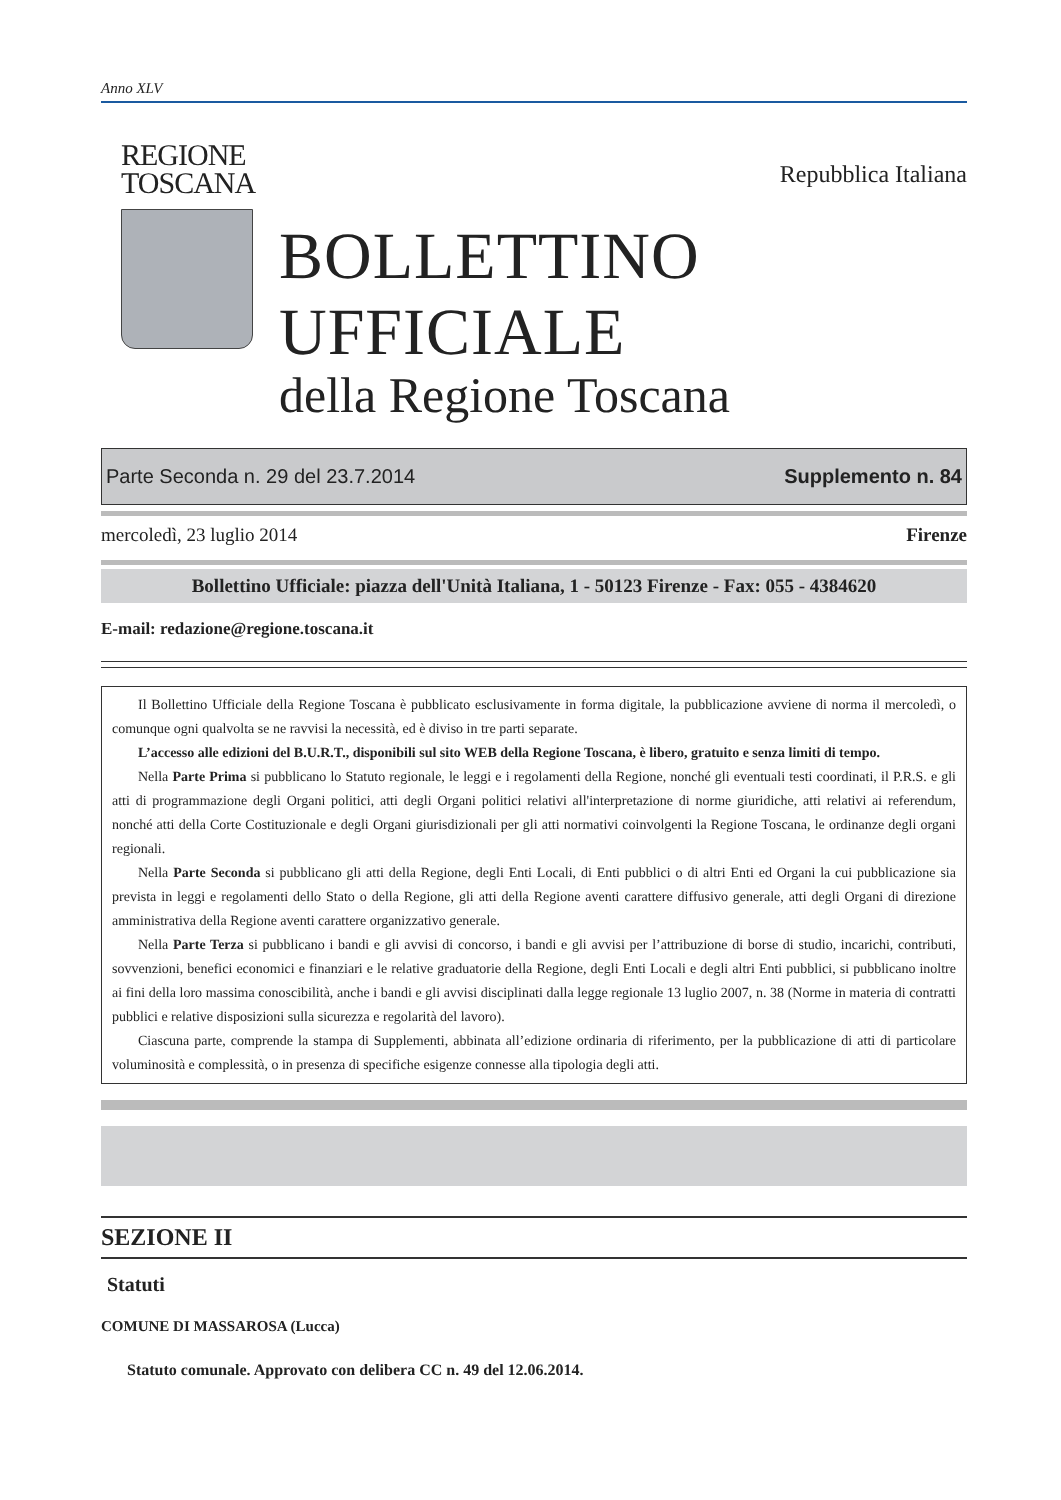Anno XLV
REGIONE
TOSCANA
Repubblica Italiana
BOLLETTINO UFFICIALE
della Regione Toscana
Parte Seconda n. 29 del 23.7.2014 Supplemento n. 84
mercoledì, 23 luglio 2014 Firenze
Bollettino Ufficiale: piazza dell'Unità Italiana, 1 - 50123 Firenze - Fax: 055 - 4384620
E-mail: redazione@regione.toscana.it
Il Bollettino Ufficiale della Regione Toscana è pubblicato esclusivamente in forma digitale, la pubblicazione avviene di norma il mercoledì, o comunque ogni qualvolta se ne ravvisi la necessità, ed è diviso in tre parti separate.
L’accesso alle edizioni del B.U.R.T., disponibili sul sito WEB della Regione Toscana, è libero, gratuito e senza limiti di tempo.
Nella Parte Prima si pubblicano lo Statuto regionale, le leggi e i regolamenti della Regione, nonché gli eventuali testi coordinati, il P.R.S. e gli atti di programmazione degli Organi politici, atti degli Organi politici relativi all'interpretazione di norme giuridiche, atti relativi ai referendum, nonché atti della Corte Costituzionale e degli Organi giurisdizionali per gli atti normativi coinvolgenti la Regione Toscana, le ordinanze degli organi regionali.
Nella Parte Seconda si pubblicano gli atti della Regione, degli Enti Locali, di Enti pubblici o di altri Enti ed Organi la cui pubblicazione sia prevista in leggi e regolamenti dello Stato o della Regione, gli atti della Regione aventi carattere diffusivo generale, atti degli Organi di direzione amministrativa della Regione aventi carattere organizzativo generale.
Nella Parte Terza si pubblicano i bandi e gli avvisi di concorso, i bandi e gli avvisi per l’attribuzione di borse di studio, incarichi, contributi, sovvenzioni, benefici economici e finanziari e le relative graduatorie della Regione, degli Enti Locali e degli altri Enti pubblici, si pubblicano inoltre ai fini della loro massima conoscibilità, anche i bandi e gli avvisi disciplinati dalla legge regionale 13 luglio 2007, n. 38 (Norme in materia di contratti pubblici e relative disposizioni sulla sicurezza e regolarità del lavoro).
Ciascuna parte, comprende la stampa di Supplementi, abbinata all’edizione ordinaria di riferimento, per la pubblicazione di atti di particolare voluminosità e complessità, o in presenza di specifiche esigenze connesse alla tipologia degli atti.
SEZIONE II
Statuti
COMUNE DI MASSAROSA (Lucca)
Statuto comunale. Approvato con delibera CC n. 49 del 12.06.2014.